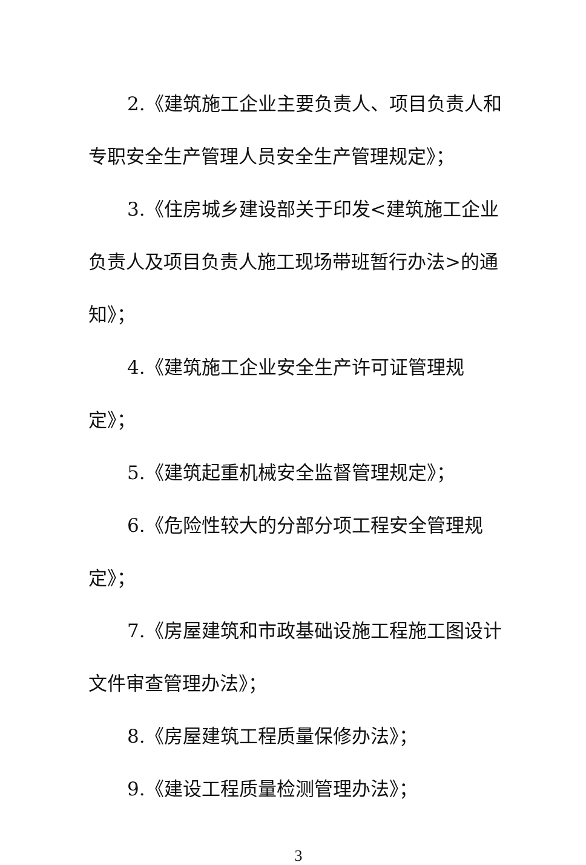2.《建筑施工企业主要负责人、项目负责人和专职安全生产管理人员安全生产管理规定》；
3.《住房城乡建设部关于印发<建筑施工企业负责人及项目负责人施工现场带班暂行办法>的通知》；
4.《建筑施工企业安全生产许可证管理规定》；
5.《建筑起重机械安全监督管理规定》；
6.《危险性较大的分部分项工程安全管理规定》；
7.《房屋建筑和市政基础设施工程施工图设计文件审查管理办法》；
8.《房屋建筑工程质量保修办法》；
9.《建设工程质量检测管理办法》；
3